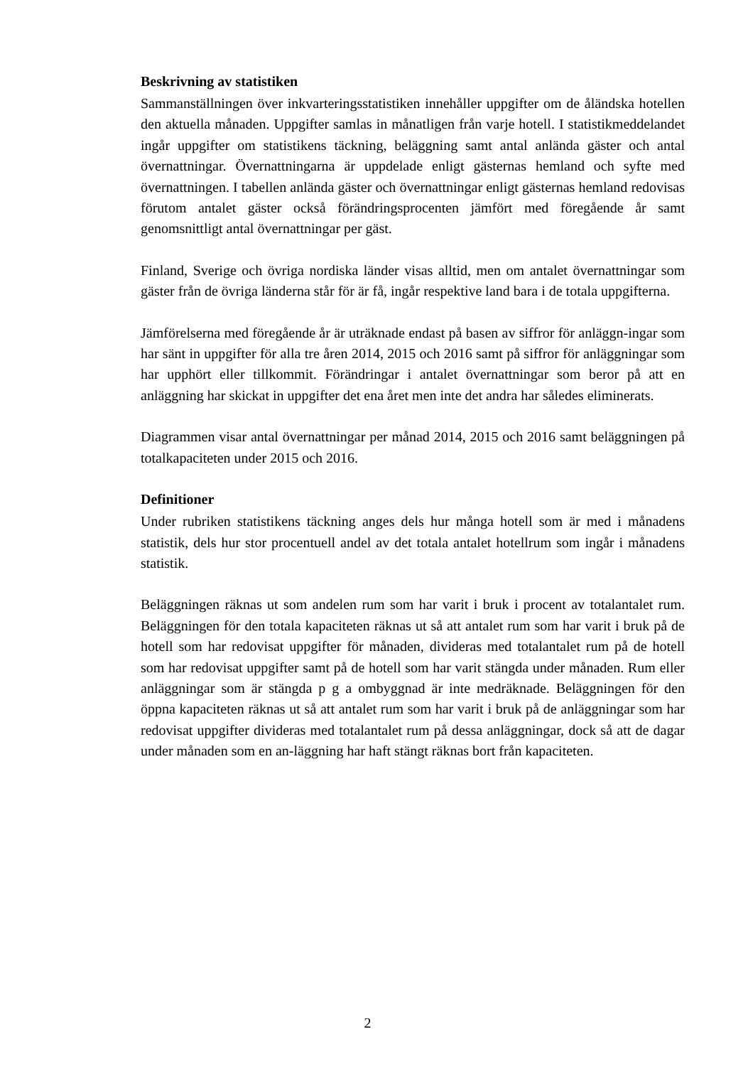Beskrivning av statistiken
Sammanställningen över inkvarteringsstatistiken innehåller uppgifter om de åländska hotellen den aktuella månaden. Uppgifter samlas in månatligen från varje hotell. I statistikmeddelandet ingår uppgifter om statistikens täckning, beläggning samt antal anlända gäster och antal övernattningar. Övernattningarna är uppdelade enligt gästernas hemland och syfte med övernattningen. I tabellen anlända gäster och övernattningar enligt gästernas hemland redovisas förutom antalet gäster också förändringsprocenten jämfört med föregående år samt genomsnittligt antal övernattningar per gäst.
Finland, Sverige och övriga nordiska länder visas alltid, men om antalet övernattningar som gäster från de övriga länderna står för är få, ingår respektive land bara i de totala uppgifterna.
Jämförelserna med föregående år är uträknade endast på basen av siffror för anläggn-ingar som har sänt in uppgifter för alla tre åren 2014, 2015 och 2016 samt på siffror för anläggningar som har upphört eller tillkommit. Förändringar i antalet övernattningar som beror på att en anläggning har skickat in uppgifter det ena året men inte det andra har således eliminerats.
Diagrammen visar antal övernattningar per månad 2014, 2015 och 2016 samt beläggningen på totalkapaciteten under 2015 och 2016.
Definitioner
Under rubriken statistikens täckning anges dels hur många hotell som är med i månadens statistik, dels hur stor procentuell andel av det totala antalet hotellrum som ingår i månadens statistik.
Beläggningen räknas ut som andelen rum som har varit i bruk i procent av totalantalet rum. Beläggningen för den totala kapaciteten räknas ut så att antalet rum som har varit i bruk på de hotell som har redovisat uppgifter för månaden, divideras med totalantalet rum på de hotell som har redovisat uppgifter samt på de hotell som har varit stängda under månaden. Rum eller anläggningar som är stängda p g a ombyggnad är inte medräknade. Beläggningen för den öppna kapaciteten räknas ut så att antalet rum som har varit i bruk på de anläggningar som har redovisat uppgifter divideras med totalantalet rum på dessa anläggningar, dock så att de dagar under månaden som en an-läggning har haft stängt räknas bort från kapaciteten.
2